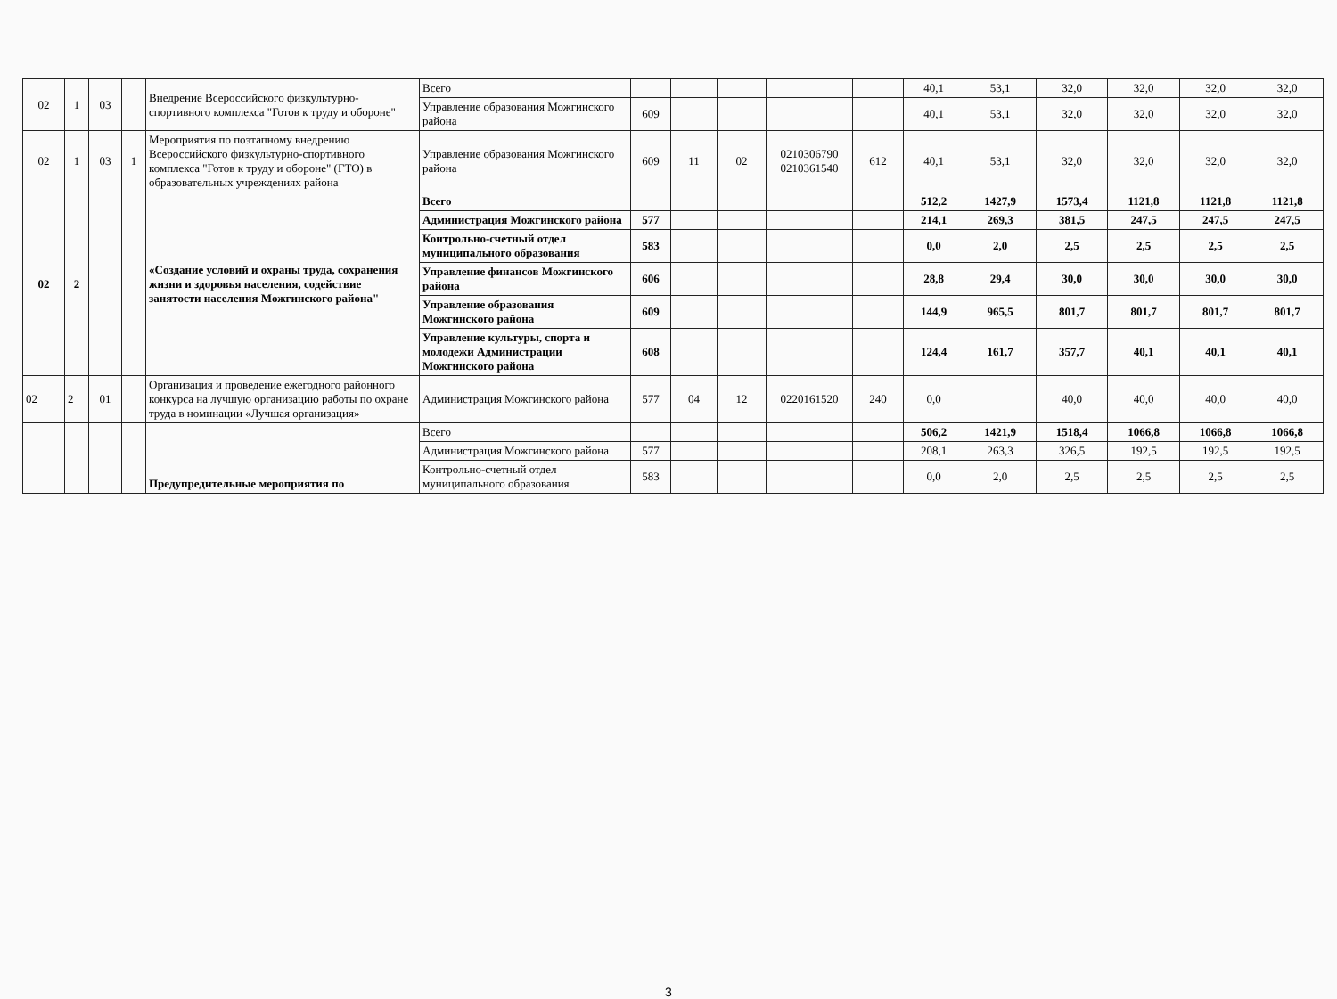| 02 | 1 | 03 | | Внедрение Всероссийского физкультурно-спортивного комплекса "Готов к труду и обороне" | Всего | | | | | | 40,1 | 53,1 | 32,0 | 32,0 | 32,0 | 32,0 |
| | | | | | Управление образования Можгинского района | 609 | | | | | 40,1 | 53,1 | 32,0 | 32,0 | 32,0 | 32,0 |
| 02 | 1 | 03 | 1 | Мероприятия по поэтапному внедрению Всероссийского физкультурно-спортивного комплекса "Готов к труду и обороне" (ГТО) в образовательных учреждениях района | Управление образования Можгинского района | 609 | 11 | 02 | 0210306790 0210361540 | 612 | 40,1 | 53,1 | 32,0 | 32,0 | 32,0 | 32,0 |
| 02 | 2 | | | «Создание условий и охраны труда, сохранения жизни и здоровья населения, содействие занятости населения Можгинского района" | Всего | | | | | | 512,2 | 1427,9 | 1573,4 | 1121,8 | 1121,8 | 1121,8 |
| | | | | | Администрация Можгинского района | 577 | | | | | 214,1 | 269,3 | 381,5 | 247,5 | 247,5 | 247,5 |
| | | | | | Контрольно-счетный отдел муниципального образования | 583 | | | | | 0,0 | 2,0 | 2,5 | 2,5 | 2,5 | 2,5 |
| | | | | | Управление финансов Можгинского района | 606 | | | | | 28,8 | 29,4 | 30,0 | 30,0 | 30,0 | 30,0 |
| | | | | | Управление образования Можгинского района | 609 | | | | | 144,9 | 965,5 | 801,7 | 801,7 | 801,7 | 801,7 |
| | | | | | Управление культуры, спорта и молодежи Администрации Можгинского района | 608 | | | | | 124,4 | 161,7 | 357,7 | 40,1 | 40,1 | 40,1 |
| 02 | 2 | 01 | | Организация и проведение ежегодного районного конкурса на лучшую организацию работы по охране труда в номинации «Лучшая организация» | Администрация Можгинского района | 577 | 04 | 12 | 0220161520 | 240 | 0,0 | | 40,0 | 40,0 | 40,0 | 40,0 |
| | | | | Предупредительные мероприятия по | Всего | | | | | | 506,2 | 1421,9 | 1518,4 | 1066,8 | 1066,8 | 1066,8 |
| | | | | | Администрация Можгинского района | 577 | | | | | 208,1 | 263,3 | 326,5 | 192,5 | 192,5 | 192,5 |
| | | | | | Контрольно-счетный отдел муниципального образования | 583 | | | | | 0,0 | 2,0 | 2,5 | 2,5 | 2,5 | 2,5 |
3